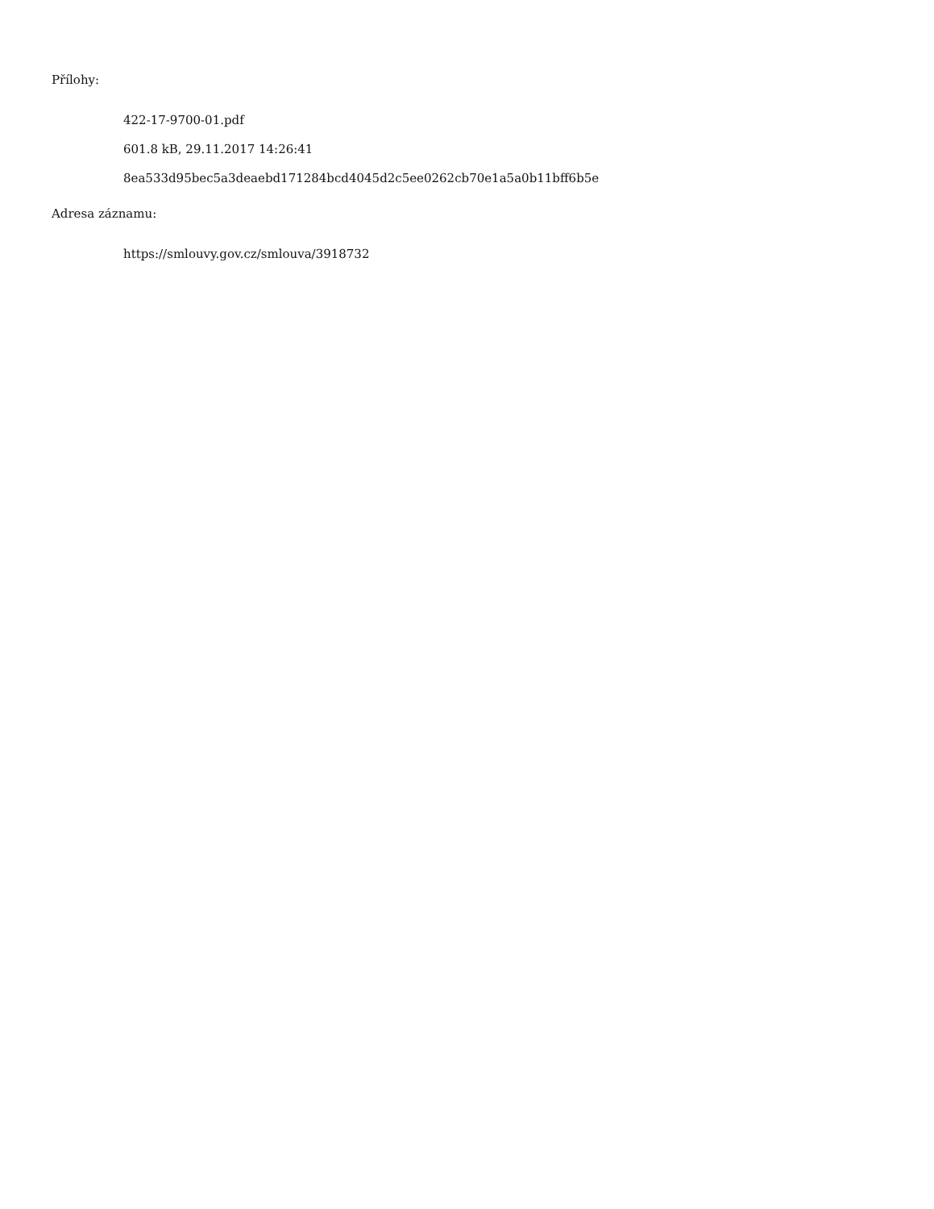Přílohy:
422-17-9700-01.pdf
601.8 kB, 29.11.2017 14:26:41
8ea533d95bec5a3deaebd171284bcd4045d2c5ee0262cb70e1a5a0b11bff6b5e
Adresa záznamu:
https://smlouvy.gov.cz/smlouva/3918732